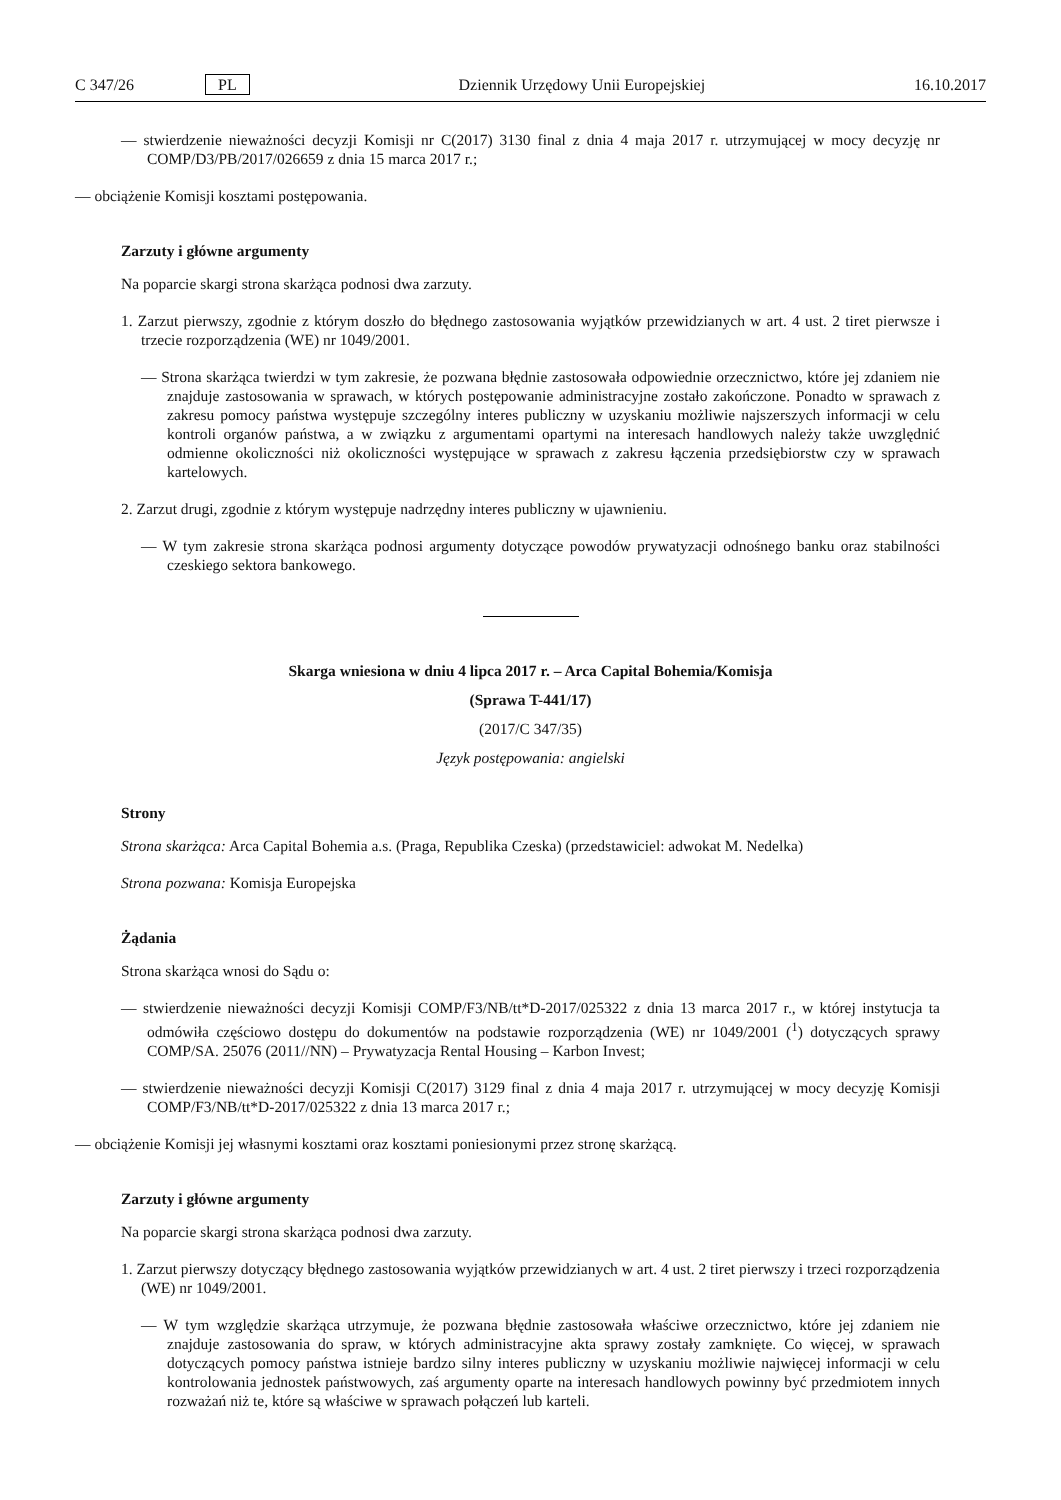C 347/26 PL Dziennik Urzędowy Unii Europejskiej 16.10.2017
— stwierdzenie nieważności decyzji Komisji nr C(2017) 3130 final z dnia 4 maja 2017 r. utrzymującej w mocy decyzję nr COMP/D3/PB/2017/026659 z dnia 15 marca 2017 r.;
— obciążenie Komisji kosztami postępowania.
Zarzuty i główne argumenty
Na poparcie skargi strona skarżąca podnosi dwa zarzuty.
1. Zarzut pierwszy, zgodnie z którym doszło do błędnego zastosowania wyjątków przewidzianych w art. 4 ust. 2 tiret pierwsze i trzecie rozporządzenia (WE) nr 1049/2001.
— Strona skarżąca twierdzi w tym zakresie, że pozwana błędnie zastosowała odpowiednie orzecznictwo, które jej zdaniem nie znajduje zastosowania w sprawach, w których postępowanie administracyjne zostało zakończone. Ponadto w sprawach z zakresu pomocy państwa występuje szczególny interes publiczny w uzyskaniu możliwie najszerszych informacji w celu kontroli organów państwa, a w związku z argumentami opartymi na interesach handlowych należy także uwzględnić odmienne okoliczności niż okoliczności występujące w sprawach z zakresu łączenia przedsiębiorstw czy w sprawach kartelowych.
2. Zarzut drugi, zgodnie z którym występuje nadrzędny interes publiczny w ujawnieniu.
— W tym zakresie strona skarżąca podnosi argumenty dotyczące powodów prywatyzacji odnośnego banku oraz stabilności czeskiego sektora bankowego.
Skarga wniesiona w dniu 4 lipca 2017 r. – Arca Capital Bohemia/Komisja
(Sprawa T-441/17)
(2017/C 347/35)
Język postępowania: angielski
Strony
Strona skarżąca: Arca Capital Bohemia a.s. (Praga, Republika Czeska) (przedstawiciel: adwokat M. Nedelka)
Strona pozwana: Komisja Europejska
Żądania
Strona skarżąca wnosi do Sądu o:
— stwierdzenie nieważności decyzji Komisji COMP/F3/NB/tt*D-2017/025322 z dnia 13 marca 2017 r., w której instytucja ta odmówiła częściowo dostępu do dokumentów na podstawie rozporządzenia (WE) nr 1049/2001 (<sup>1</sup>) dotyczących sprawy COMP/SA. 25076 (2011//NN) – Prywatyzacja Rental Housing – Karbon Invest;
— stwierdzenie nieważności decyzji Komisji C(2017) 3129 final z dnia 4 maja 2017 r. utrzymującej w mocy decyzję Komisji COMP/F3/NB/tt*D-2017/025322 z dnia 13 marca 2017 r.;
— obciążenie Komisji jej własnymi kosztami oraz kosztami poniesionymi przez stronę skarżącą.
Zarzuty i główne argumenty
Na poparcie skargi strona skarżąca podnosi dwa zarzuty.
1. Zarzut pierwszy dotyczący błędnego zastosowania wyjątków przewidzianych w art. 4 ust. 2 tiret pierwszy i trzeci rozporządzenia (WE) nr 1049/2001.
— W tym względzie skarżąca utrzymuje, że pozwana błędnie zastosowała właściwe orzecznictwo, które jej zdaniem nie znajduje zastosowania do spraw, w których administracyjne akta sprawy zostały zamknięte. Co więcej, w sprawach dotyczących pomocy państwa istnieje bardzo silny interes publiczny w uzyskaniu możliwie najwięcej informacji w celu kontrolowania jednostek państwowych, zaś argumenty oparte na interesach handlowych powinny być przedmiotem innych rozważań niż te, które są właściwe w sprawach połączeń lub karteli.